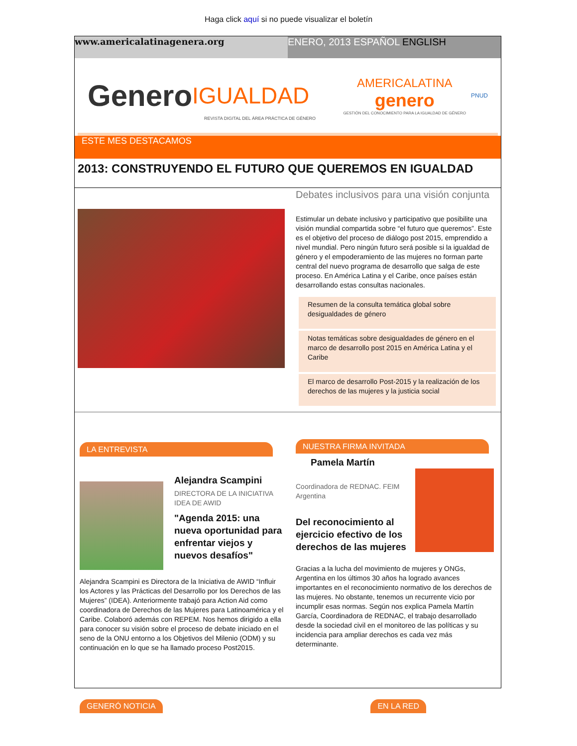Haga click aquí si no puede visualizar el boletín
www.americalatinagenera.org ENERO, 2013 ESPAÑOL ENGLISH
Genero IGUALDAD
AMERICALATINA
genero
GESTIÓN DEL CONOCIMIENTO PARA LA IGUALDAD DE GÉNERO
PNUD
REVISTA DIGITAL DEL ÁREA PRÁCTICA DE GÉNERO
ESTE MES DESTACAMOS
2013: CONSTRUYENDO EL FUTURO QUE QUEREMOS EN IGUALDAD
Debates inclusivos para una visión conjunta
Estimular un debate inclusivo y participativo que posibilite una visión mundial compartida sobre “el futuro que queremos”. Este es el objetivo del proceso de diálogo post 2015, emprendido a nivel mundial. Pero ningún futuro será posible si la igualdad de género y el empoderamiento de las mujeres no forman parte central del nuevo programa de desarrollo que salga de este proceso. En América Latina y el Caribe, once países están desarrollando estas consultas nacionales.
Resumen de la consulta temática global sobre desigualdades de género
Notas temáticas sobre desigualdades de género en el marco de desarrollo post 2015 en América Latina y el Caribe
El marco de desarrollo Post-2015 y la realización de los derechos de las mujeres y la justicia social
LA ENTREVISTA
Alejandra Scampini
DIRECTORA DE LA INICIATIVA IDEA DE AWID
"Agenda 2015: una nueva oportunidad para enfrentar viejos y nuevos desafíos"
Alejandra Scampini es Directora de la Iniciativa de AWID “Influir los Actores y las Prácticas del Desarrollo por los Derechos de las Mujeres” (IDEA). Anteriormente trabajó para Action Aid como coordinadora de Derechos de las Mujeres para Latinoamérica y el Caribe. Colaboró además con REPEM. Nos hemos dirigido a ella para conocer su visión sobre el proceso de debate iniciado en el seno de la ONU entorno a los Objetivos del Milenio (ODM) y su continuación en lo que se ha llamado proceso Post2015.
NUESTRA FIRMA INVITADA
Pamela Martín
Coordinadora de REDNAC. FEIM Argentina
Del reconocimiento al ejercicio efectivo de los derechos de las mujeres
Gracias a la lucha del movimiento de mujeres y ONGs, Argentina en los últimos 30 años ha logrado avances importantes en el reconocimiento normativo de los derechos de las mujeres. No obstante, tenemos un recurrente vicio por incumplir esas normas. Según nos explica Pamela Martín García, Coordinadora de REDNAC, el trabajo desarrollado desde la sociedad civil en el monitoreo de las políticas y su incidencia para ampliar derechos es cada vez más determinante.
GENERÓ NOTICIA EN LA RED